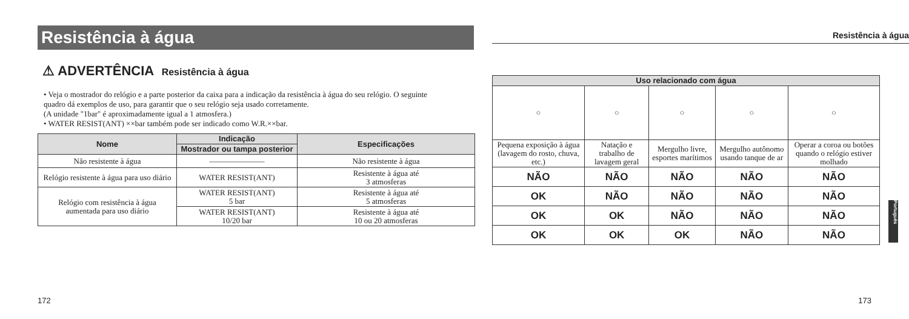Resistência à água
⚠ ADVERTÊNCIA Resistência à água
• Veja o mostrador do relógio e a parte posterior da caixa para a indicação da resistência à água do seu relógio. O seguinte quadro dá exemplos de uso, para garantir que o seu relógio seja usado corretamente.
(A unidade "1bar" é aproximadamente igual a 1 atmosfera.)
• WATER RESIST(ANT) ××bar também pode ser indicado como W.R.××bar.
| Nome | Indicação | Especificações |
| --- | --- | --- |
| | Mostrador ou tampa posterior | |
| Não resistente à água | ——————— | Não resistente à água |
| Relógio resistente à água para uso diário | WATER RESIST(ANT) | Resistente à água até 3 atmosferas |
| Relógio com resistência à água aumentada para uso diário | WATER RESIST(ANT) 5 bar | Resistente à água até 5 atmosferas |
| | WATER RESIST(ANT) 10/20 bar | Resistente à água até 10 ou 20 atmosferas |
Resistência à água
| Uso relacionado com água | | | | |
| --- | --- | --- | --- | --- |
| ○ | ○ | ○ | ○ | ○ |
| Pequena exposição à água (lavagem do rosto, chuva, etc.) | Natação e trabalho de lavagem geral | Mergulho livre, esportes marítimos | Mergulho autônomo usando tanque de ar | Operar a coroa ou botões quando o relógio estiver molhado |
| NÃO | NÃO | NÃO | NÃO | NÃO |
| OK | NÃO | NÃO | NÃO | NÃO |
| OK | OK | NÃO | NÃO | NÃO |
| OK | OK | OK | NÃO | NÃO |
Português
172 173